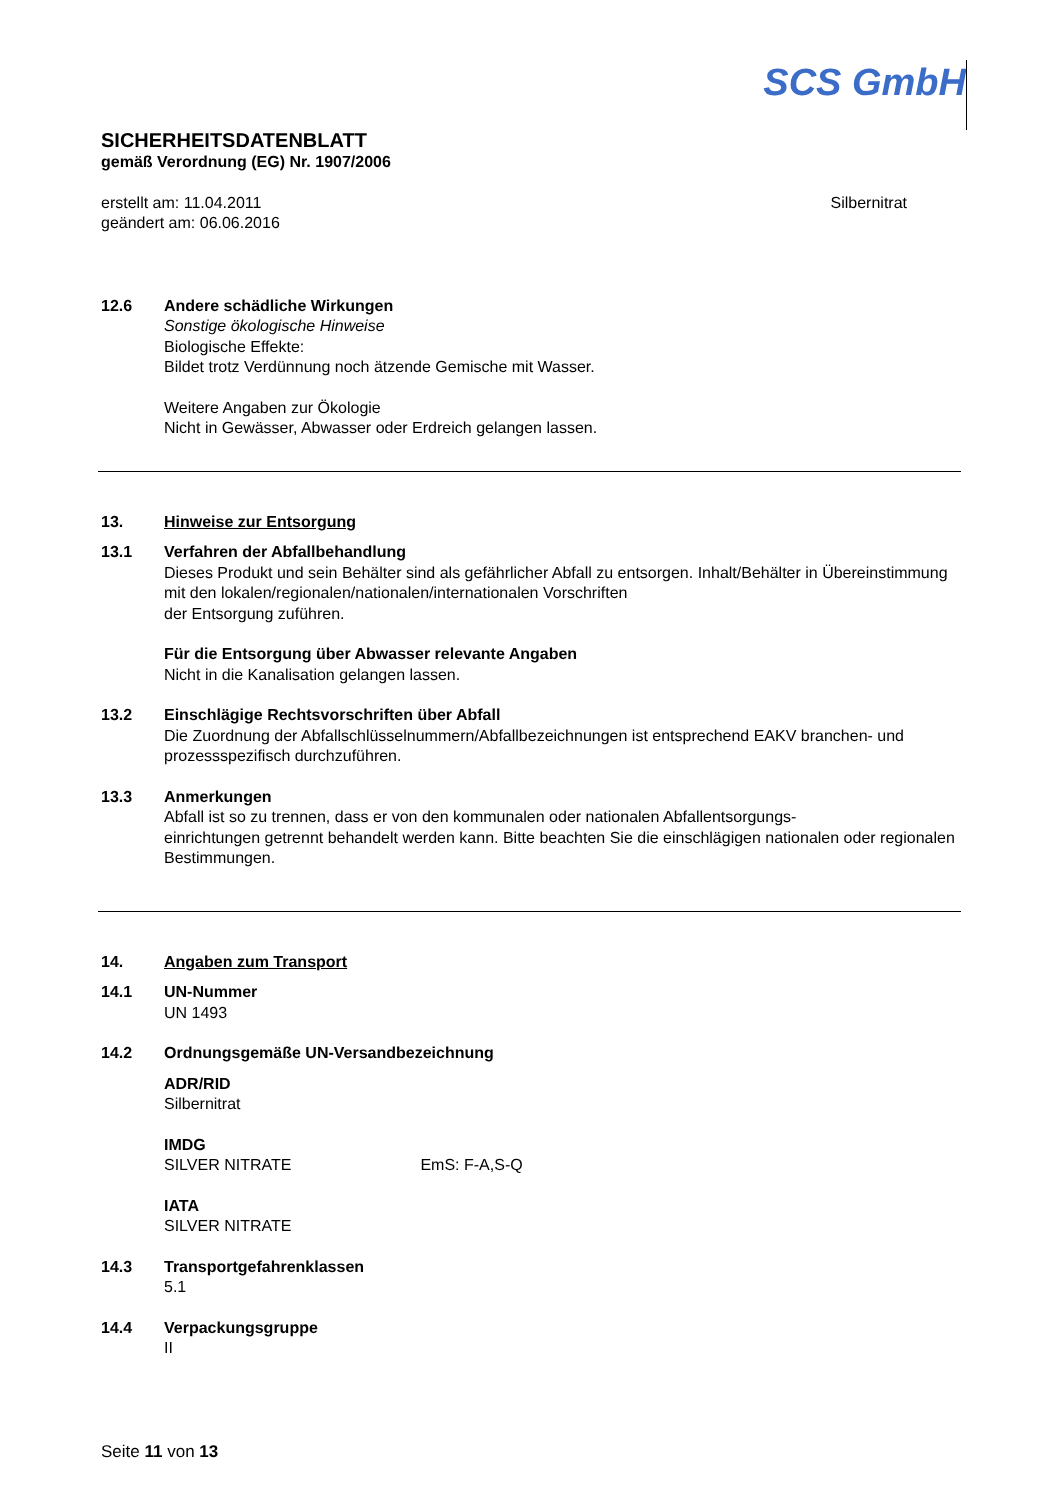SCS GmbH
SICHERHEITSDATENBLATT
gemäß Verordnung (EG) Nr. 1907/2006
erstellt am: 11.04.2011
geändert am: 06.06.2016
Silbernitrat
12.6 Andere schädliche Wirkungen
Sonstige ökologische Hinweise
Biologische Effekte:
Bildet trotz Verdünnung noch ätzende Gemische mit Wasser.
Weitere Angaben zur Ökologie
Nicht in Gewässer, Abwasser oder Erdreich gelangen lassen.
13. Hinweise zur Entsorgung
13.1 Verfahren der Abfallbehandlung
Dieses Produkt und sein Behälter sind als gefährlicher Abfall zu entsorgen. Inhalt/Behälter in Übereinstimmung mit den lokalen/regionalen/nationalen/internationalen Vorschriften
der Entsorgung zuführen.
Für die Entsorgung über Abwasser relevante Angaben
Nicht in die Kanalisation gelangen lassen.
13.2 Einschlägige Rechtsvorschriften über Abfall
Die Zuordnung der Abfallschlüsselnummern/Abfallbezeichnungen ist entsprechend EAKV branchen- und prozessspezifisch durchzuführen.
13.3 Anmerkungen
Abfall ist so zu trennen, dass er von den kommunalen oder nationalen Abfallentsorgungs-
einrichtungen getrennt behandelt werden kann. Bitte beachten Sie die einschlägigen nationalen oder regionalen Bestimmungen.
14. Angaben zum Transport
14.1 UN-Nummer
UN 1493
14.2 Ordnungsgemäße UN-Versandbezeichnung
ADR/RID
Silbernitrat
IMDG
SILVER NITRATE EmS: F-A,S-Q
IATA
SILVER NITRATE
14.3 Transportgefahrenklassen
5.1
14.4 Verpackungsgruppe
II
Seite 11 von 13